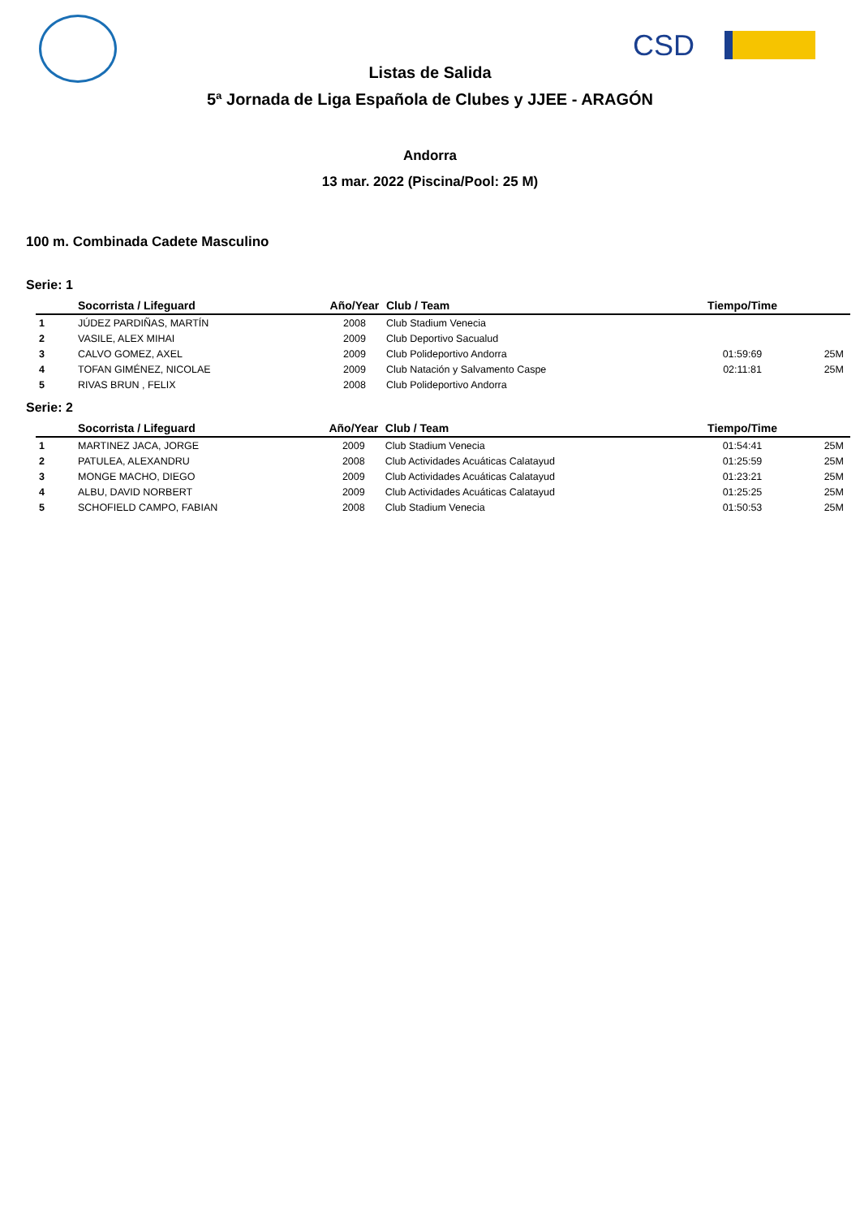CSD
Listas de Salida
5ª Jornada de Liga Española de Clubes y JJEE - ARAGÓN
Andorra
13 mar. 2022 (Piscina/Pool: 25 M)
100 m. Combinada Cadete Masculino
Serie: 1
| | Socorrista / Lifeguard | Año/Year | Club / Team | Tiempo/Time | |
| --- | --- | --- | --- | --- | --- |
| 1 | JÚDEZ PARDIÑAS, MARTÍN | 2008 | Club Stadium Venecia | | |
| 2 | VASILE, ALEX MIHAI | 2009 | Club Deportivo Sacualud | | |
| 3 | CALVO GOMEZ, AXEL | 2009 | Club Polideportivo Andorra | 01:59:69 | 25M |
| 4 | TOFAN GIMÉNEZ, NICOLAE | 2009 | Club Natación y Salvamento Caspe | 02:11:81 | 25M |
| 5 | RIVAS BRUN , FELIX | 2008 | Club Polideportivo Andorra | | |
Serie: 2
| | Socorrista / Lifeguard | Año/Year | Club / Team | Tiempo/Time | |
| --- | --- | --- | --- | --- | --- |
| 1 | MARTINEZ JACA, JORGE | 2009 | Club Stadium Venecia | 01:54:41 | 25M |
| 2 | PATULEA, ALEXANDRU | 2008 | Club Actividades Acuáticas Calatayud | 01:25:59 | 25M |
| 3 | MONGE MACHO, DIEGO | 2009 | Club Actividades Acuáticas Calatayud | 01:23:21 | 25M |
| 4 | ALBU, DAVID NORBERT | 2009 | Club Actividades Acuáticas Calatayud | 01:25:25 | 25M |
| 5 | SCHOFIELD CAMPO, FABIAN | 2008 | Club Stadium Venecia | 01:50:53 | 25M |